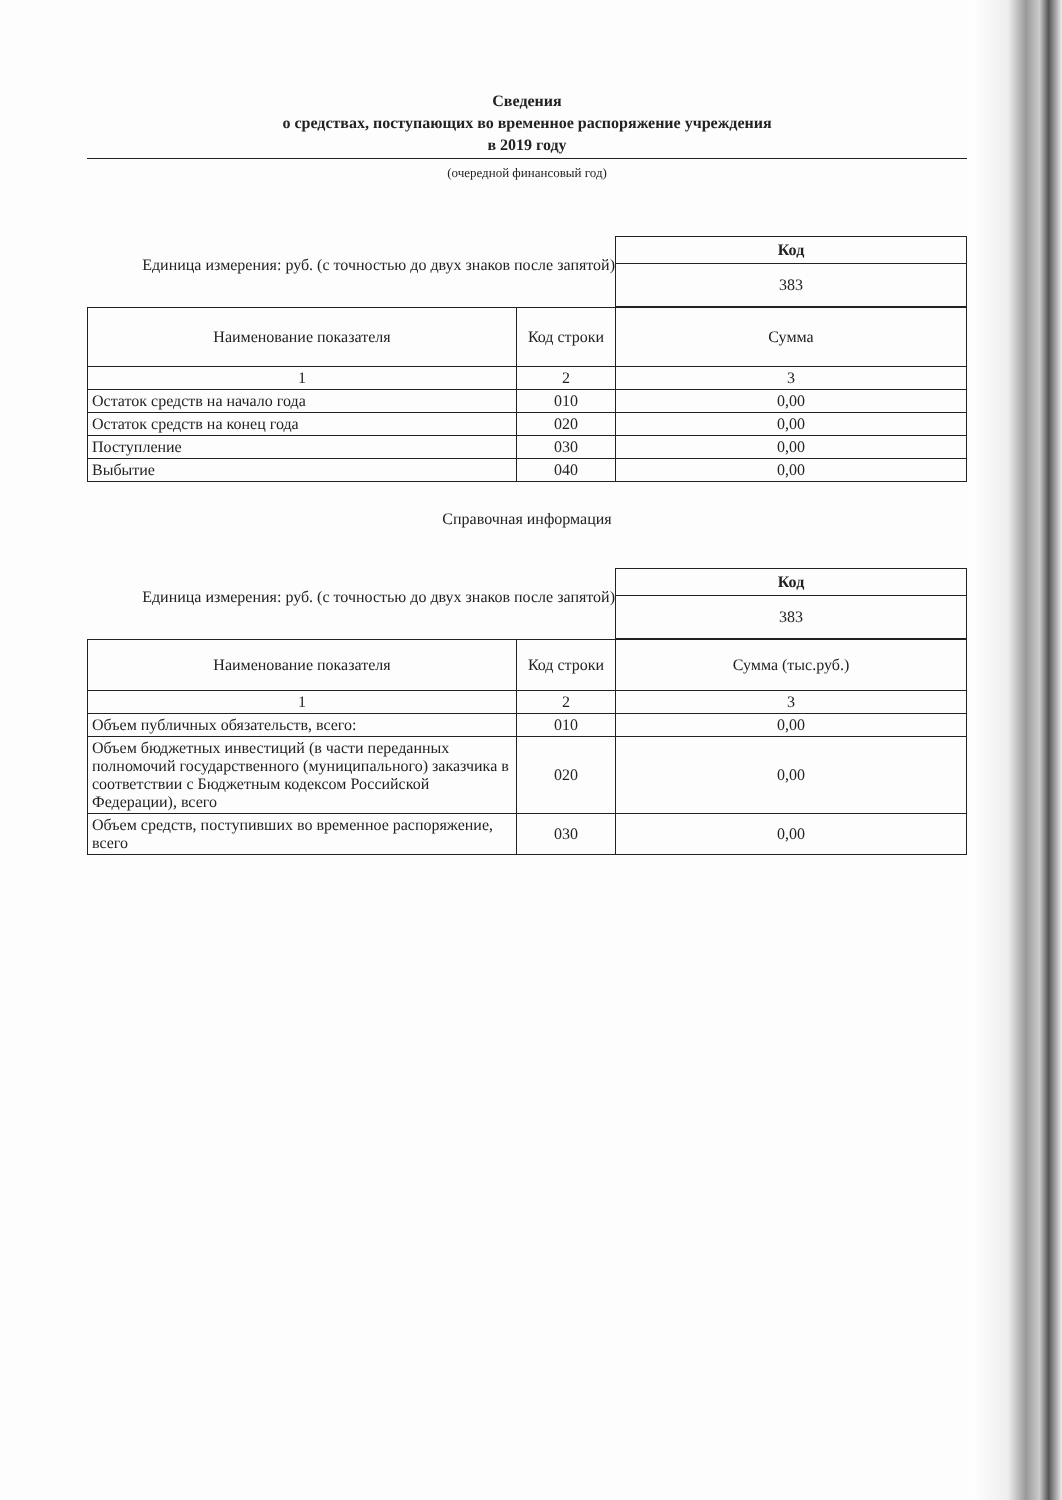Сведения
о средствах, поступающих во временное распоряжение учреждения
в 2019 году
(очередной финансовый год)
Единица измерения: руб. (с точностью до двух знаков после запятой)
| Код |
| 383 |
| Наименование показателя | Код строки | Сумма |
| --- | --- | --- |
| 1 | 2 | 3 |
| Остаток средств на начало года | 010 | 0,00 |
| Остаток средств на конец года | 020 | 0,00 |
| Поступление | 030 | 0,00 |
| Выбытие | 040 | 0,00 |
Справочная информация
Единица измерения: руб. (с точностью до двух знаков после запятой)
| Код |
| 383 |
| Наименование показателя | Код строки | Сумма (тыс.руб.) |
| --- | --- | --- |
| 1 | 2 | 3 |
| Объем публичных обязательств, всего: | 010 | 0,00 |
| Объем бюджетных инвестиций (в части переданных полномочий государственного (муниципального) заказчика в соответствии с Бюджетным кодексом Российской Федерации), всего | 020 | 0,00 |
| Объем средств, поступивших во временное распоряжение, всего | 030 | 0,00 |